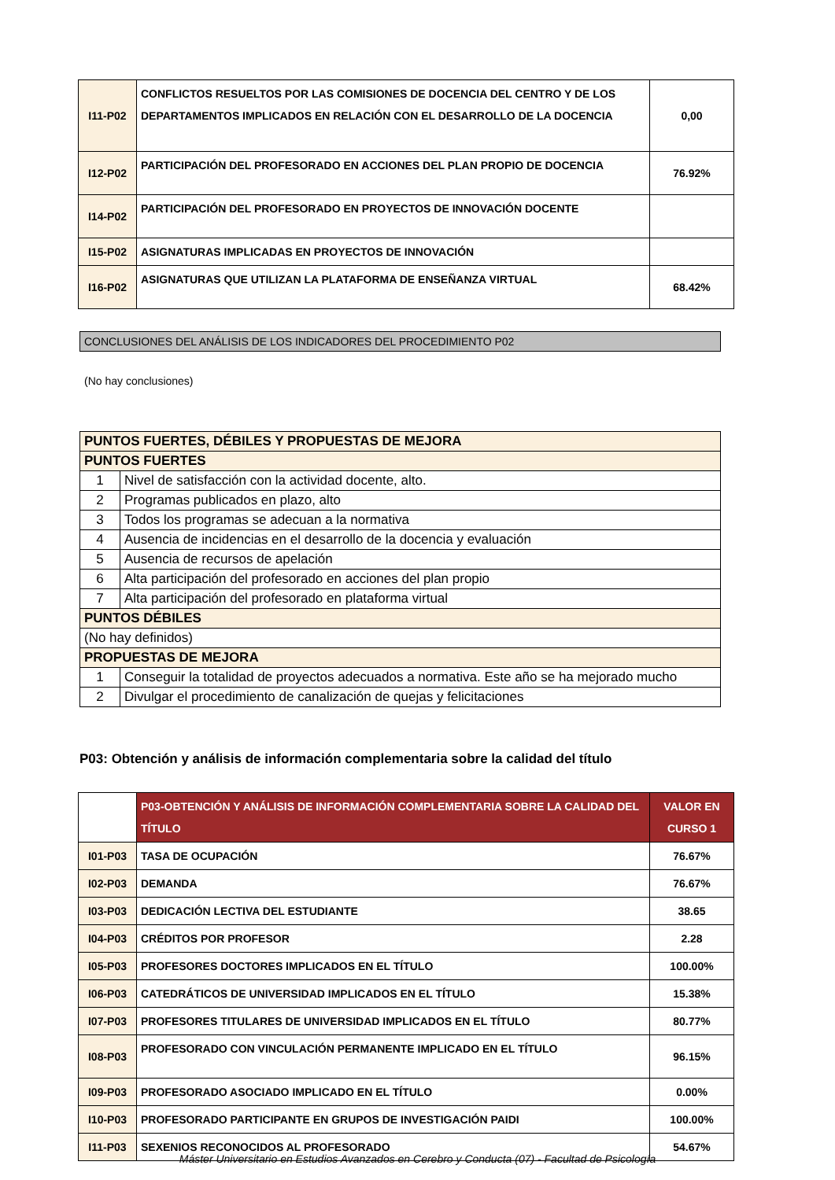| I11-P02 | CONFLICTOS RESUELTOS POR LAS COMISIONES DE DOCENCIA DEL CENTRO Y DE LOS DEPARTAMENTOS IMPLICADOS EN RELACIÓN CON EL DESARROLLO DE LA DOCENCIA | 0,00 |
| I12-P02 | PARTICIPACIÓN DEL PROFESORADO EN ACCIONES DEL PLAN PROPIO DE DOCENCIA | 76.92% |
| I14-P02 | PARTICIPACIÓN DEL PROFESORADO EN PROYECTOS DE INNOVACIÓN DOCENTE | |
| I15-P02 | ASIGNATURAS IMPLICADAS EN PROYECTOS DE INNOVACIÓN | |
| I16-P02 | ASIGNATURAS QUE UTILIZAN LA PLATAFORMA DE ENSEÑANZA VIRTUAL | 68.42% |
CONCLUSIONES DEL ANÁLISIS DE LOS INDICADORES DEL PROCEDIMIENTO P02
(No hay conclusiones)
| PUNTOS FUERTES, DÉBILES Y PROPUESTAS DE MEJORA | |
| PUNTOS FUERTES | |
| 1 | Nivel de satisfacción con la actividad docente, alto. |
| 2 | Programas publicados en plazo, alto |
| 3 | Todos los programas se adecuan a la normativa |
| 4 | Ausencia de incidencias en el desarrollo de la docencia y evaluación |
| 5 | Ausencia de recursos de apelación |
| 6 | Alta participación del profesorado en acciones del plan propio |
| 7 | Alta participación del profesorado en plataforma virtual |
| PUNTOS DÉBILES | |
| (No hay definidos) | |
| PROPUESTAS DE MEJORA | |
| 1 | Conseguir la totalidad de proyectos adecuados a normativa. Este año se ha mejorado mucho |
| 2 | Divulgar el procedimiento de canalización de quejas y felicitaciones |
P03: Obtención y análisis de información complementaria sobre la calidad del título
| | P03-OBTENCIÓN Y ANÁLISIS DE INFORMACIÓN COMPLEMENTARIA SOBRE LA CALIDAD DEL TÍTULO | VALOR EN CURSO 1 |
| I01-P03 | TASA DE OCUPACIÓN | 76.67% |
| I02-P03 | DEMANDA | 76.67% |
| I03-P03 | DEDICACIÓN LECTIVA DEL ESTUDIANTE | 38.65 |
| I04-P03 | CRÉDITOS POR PROFESOR | 2.28 |
| I05-P03 | PROFESORES DOCTORES IMPLICADOS EN EL TÍTULO | 100.00% |
| I06-P03 | CATEDRÁTICOS DE UNIVERSIDAD IMPLICADOS EN EL TÍTULO | 15.38% |
| I07-P03 | PROFESORES TITULARES DE UNIVERSIDAD IMPLICADOS EN EL TÍTULO | 80.77% |
| I08-P03 | PROFESORADO CON VINCULACIÓN PERMANENTE IMPLICADO EN EL TÍTULO | 96.15% |
| I09-P03 | PROFESORADO ASOCIADO IMPLICADO EN EL TÍTULO | 0.00% |
| I10-P03 | PROFESORADO PARTICIPANTE EN GRUPOS DE INVESTIGACIÓN PAIDI | 100.00% |
| I11-P03 | SEXENIOS RECONOCIDOS AL PROFESORADO | 54.67% |
Máster Universitario en Estudios Avanzados en Cerebro y Conducta (07) - Facultad de Psicología